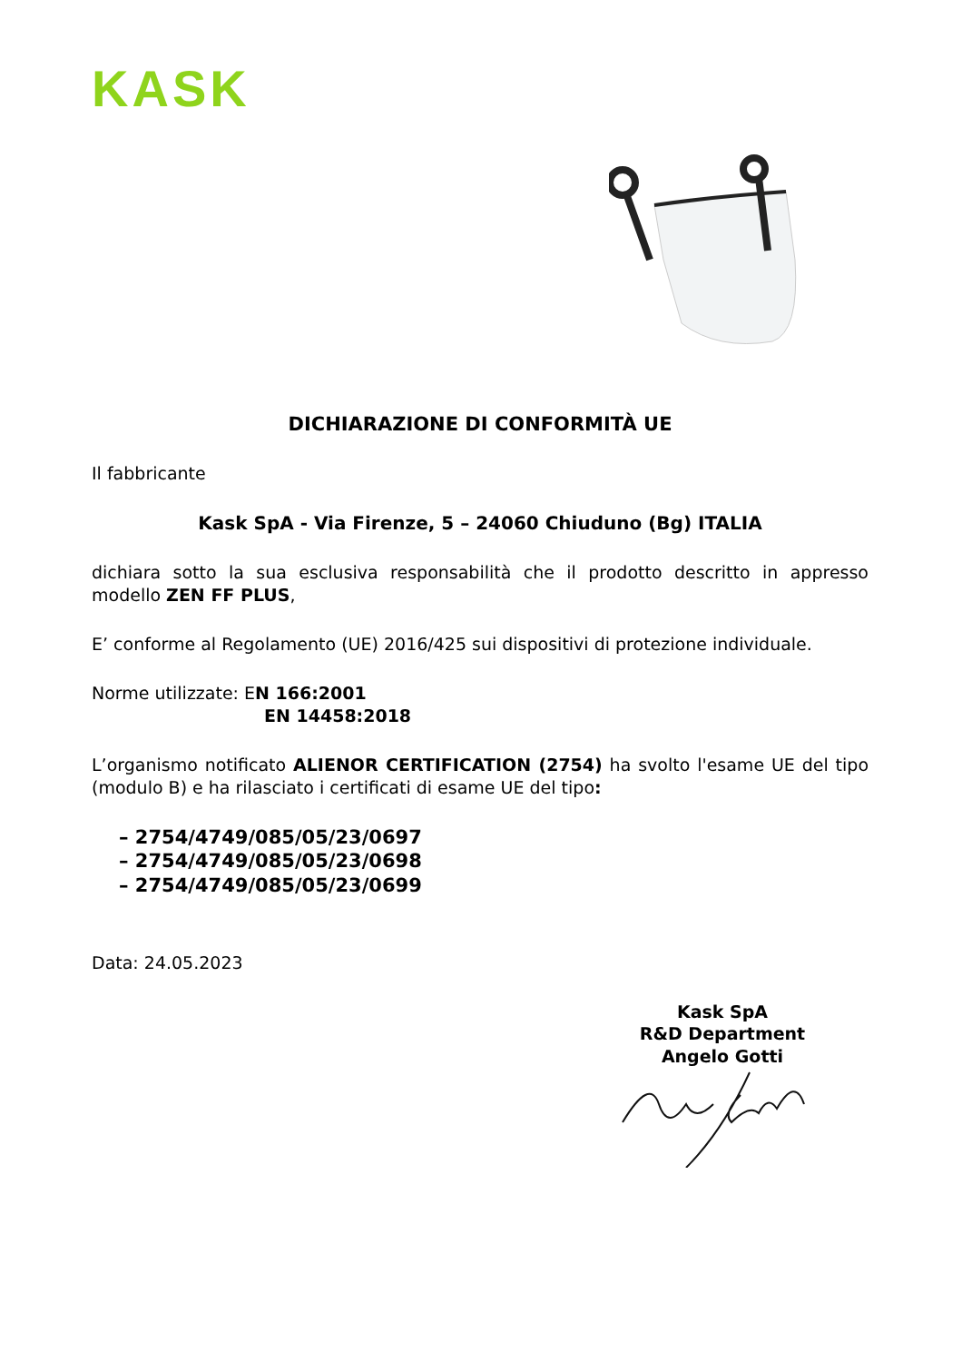KASK
DICHIARAZIONE DI CONFORMITÀ UE
Il fabbricante
Kask SpA - Via Firenze, 5 – 24060 Chiuduno (Bg) ITALIA
dichiara sotto la sua esclusiva responsabilità che il prodotto descritto in appresso modello ZEN FF PLUS,
E’ conforme al Regolamento (UE) 2016/425 sui dispositivi di protezione individuale.
Norme utilizzate: EN 166:2001
EN 14458:2018
L’organismo notificato ALIENOR CERTIFICATION (2754) ha svolto l'esame UE del tipo (modulo B) e ha rilasciato i certificati di esame UE del tipo:
– 2754/4749/085/05/23/0697
– 2754/4749/085/05/23/0698
– 2754/4749/085/05/23/0699
Data: 24.05.2023
Kask SpA
R&D Department
Angelo Gotti